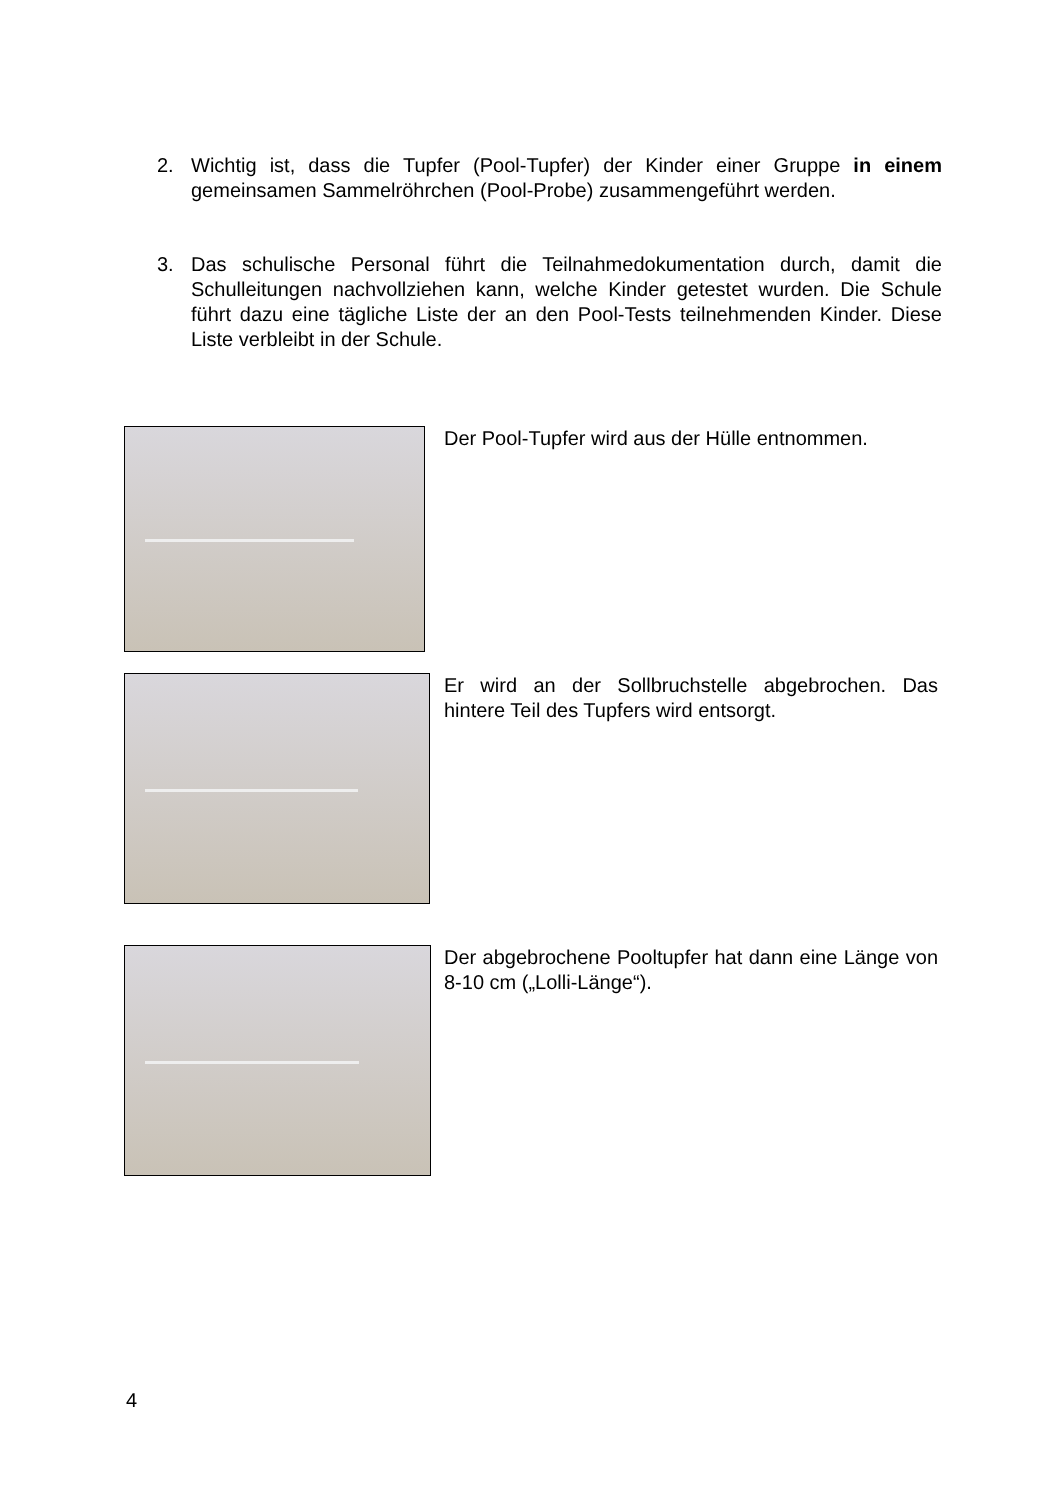2. Wichtig ist, dass die Tupfer (Pool-Tupfer) der Kinder einer Gruppe in einem gemeinsamen Sammelröhrchen (Pool-Probe) zusammengeführt werden.
3. Das schulische Personal führt die Teilnahmedokumentation durch, damit die Schulleitungen nachvollziehen kann, welche Kinder getestet wurden. Die Schule führt dazu eine tägliche Liste der an den Pool-Tests teilnehmenden Kinder. Diese Liste verbleibt in der Schule.
Der Pool-Tupfer wird aus der Hülle entnommen.
Er wird an der Sollbruchstelle abgebrochen. Das hintere Teil des Tupfers wird entsorgt.
Der abgebrochene Pooltupfer hat dann eine Länge von 8-10 cm („Lolli-Länge“).
4